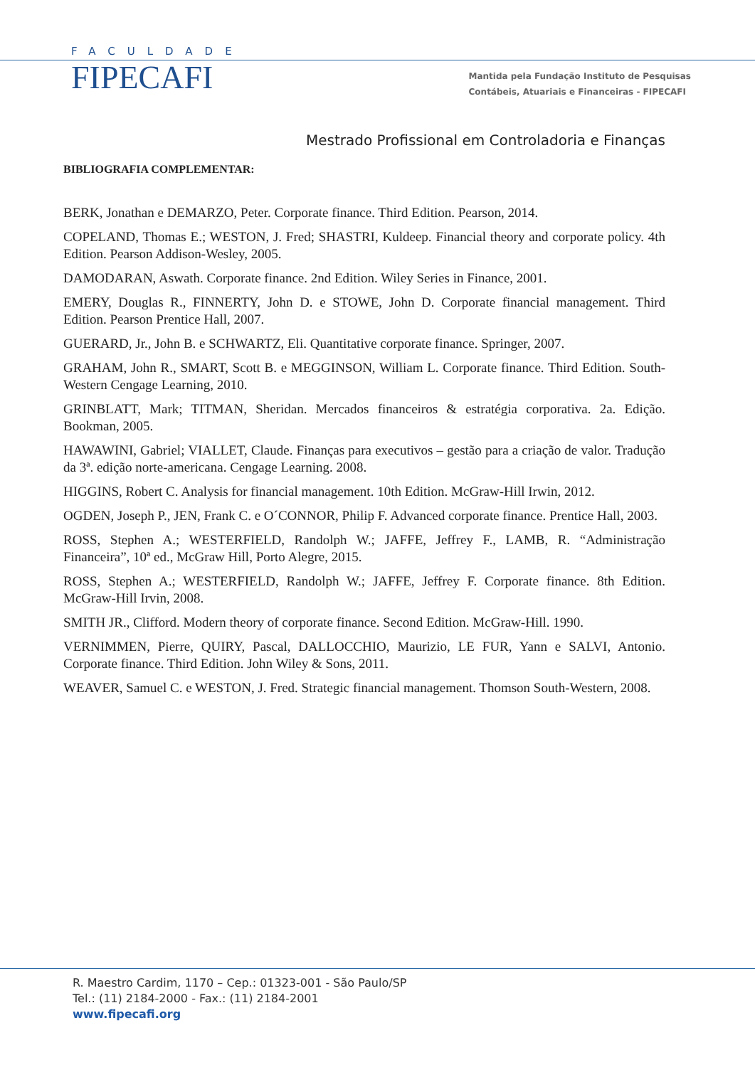FACULDADE
FIPECAFI
Mantida pela Fundação Instituto de Pesquisas
Contábeis, Atuariais e Financeiras - FIPECAFI
Mestrado Profissional em Controladoria e Finanças
BIBLIOGRAFIA COMPLEMENTAR:
BERK, Jonathan e DEMARZO, Peter. Corporate finance. Third Edition. Pearson, 2014.
COPELAND, Thomas E.; WESTON, J. Fred; SHASTRI, Kuldeep. Financial theory and corporate policy. 4th Edition. Pearson Addison-Wesley, 2005.
DAMODARAN, Aswath. Corporate finance. 2nd Edition. Wiley Series in Finance, 2001.
EMERY, Douglas R., FINNERTY, John D. e STOWE, John D. Corporate financial management. Third Edition. Pearson Prentice Hall, 2007.
GUERARD, Jr., John B. e SCHWARTZ, Eli. Quantitative corporate finance. Springer, 2007.
GRAHAM, John R., SMART, Scott B. e MEGGINSON, William L. Corporate finance. Third Edition. South-Western Cengage Learning, 2010.
GRINBLATT, Mark; TITMAN, Sheridan. Mercados financeiros & estratégia corporativa. 2a. Edição. Bookman, 2005.
HAWAWINI, Gabriel; VIALLET, Claude. Finanças para executivos – gestão para a criação de valor. Tradução da 3ª. edição norte-americana. Cengage Learning. 2008.
HIGGINS, Robert C. Analysis for financial management. 10th Edition. McGraw-Hill Irwin, 2012.
OGDEN, Joseph P., JEN, Frank C. e O´CONNOR, Philip F. Advanced corporate finance. Prentice Hall, 2003.
ROSS, Stephen A.; WESTERFIELD, Randolph W.; JAFFE, Jeffrey F., LAMB, R. “Administração Financeira”, 10ª ed., McGraw Hill, Porto Alegre, 2015.
ROSS, Stephen A.; WESTERFIELD, Randolph W.; JAFFE, Jeffrey F. Corporate finance. 8th Edition. McGraw-Hill Irvin, 2008.
SMITH JR., Clifford. Modern theory of corporate finance. Second Edition. McGraw-Hill. 1990.
VERNIMMEN, Pierre, QUIRY, Pascal, DALLOCCHIO, Maurizio, LE FUR, Yann e SALVI, Antonio. Corporate finance. Third Edition. John Wiley & Sons, 2011.
WEAVER, Samuel C. e WESTON, J. Fred. Strategic financial management. Thomson South-Western, 2008.
R. Maestro Cardim, 1170 – Cep.: 01323-001 - São Paulo/SP
Tel.: (11) 2184-2000 - Fax.: (11) 2184-2001
www.fipecafi.org